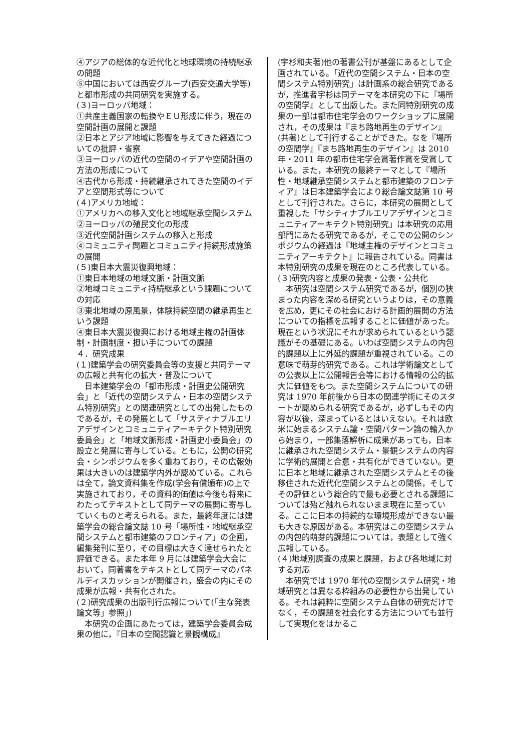④アジアの総体的な近代化と地球環境の持続継承の問題
⑤中国においては西安グループ(西安交通大学等)と都市形成の共同研究を実施する。
(３)ヨーロッパ地域：
①共産主義国家の転換やＥＵ形成に伴う，現在の空間計画の展開と課題
②日本とアジア地域に影響を与えてきた経過についての批評・省察
③ヨーロッパの近代の空間のイデアや空間計画の方法の形成について
④古代から形成・持続継承されてきた空間のイデアと空間形式等について
(４)アメリカ地域：
①アメリカへの移入文化と地域継承空間システム
②ヨーロッパの殖民文化の形成
③近代空間計画システムの移入と形成
④コミュニティ問題とコミュニティ持続形成施策の展開
(５)東日本大震災復興地域：
①東日本地域の地域文脈・計画文脈
②地域コミュニティ持続継承という課題についての対応
③東北地域の原風景，体験持続空間の継承再生という課題
④東日本大震災復興における地域主権の計画体制・計画制度・担い手についての課題
４．研究成果
(１)建築学会の研究委員会等の支援と共同テーマの広報と共有化の拡大・普及について
日本建築学会の「都市形成・計画史公開研究会」と「近代の空間システム・日本の空間システム特別研究」との関連研究としての出発したものであるが，その発展として「サスティナブルエリアデザインとコミュニティアーキテクト特別研究委員会」と「地域文脈形成・計画史小委員会」の設立と発展に寄与している。ともに，公開の研究会・シンポジウムを多く重ねており，その広報効果は大きいのは建築学内外が認めている。これらは全て，論文資料集を作成(学会有償頒布)の上で実施されており，その資料的価値は今後も将来にわたってテキストとして同テーマの展開に寄与していくものと考えられる。また，最終年度には建築学会の総合論文誌 10 号「場所性・地域継承空間システムと都市建築のフロンティア」の企画，編集発刊に至り，その目標は大きく達せられたと評価できる。また本年 9 月には建築学会大会において，同著書をテキストとして同テーマのパネルディスカッションが開催され，盛会の内にその成果が広報・共有化された。
(２)研究成果の出版刊行広報について(「主な発表論文等」参照」)
本研究の企画にあたっては，建築学会委員会成果の他に，『日本の空間認識と景観構成』
(宇杉和夫著)他の著書公刊が基盤にあるとして企画されている。「近代の空間システム・日本の空間システム特別研究」は計画系の総合研究であるが，推進者宇杉は同テーマを本研究の下に『場所の空間学』として出版した。また同特別研究の成果の一部は都市住宅学会のワークショップに展開され，その成果は『まち路地再生のデザイン』(共著)として刊行することができた。なを『場所の空間学』『まち路地再生のデザイン』は 2010 年・2011 年の都市住宅学会賞著作賞を受賞している。また，本研究の最終テーマとして『場所性・地域継承空間システムと都市建築のフロンティア』は日本建築学会により総合論文誌第 10 号として刊行された。さらに，本研究の展開として重視した「サシティナブルエリアデザインとコミュニティアーキテクト特別研究」は本研究の応用部門にあたる研究であるが，そこでの公開のシンポジウムの経過は『地域主権のデザインとコミュニティアーキテクト』に報告されている。同書は本特別研究の成果を現在のところ代表している。
(３)研究内容と成果の発表・公表・公共化
本研究は空間システム研究であるが，個別の狭まった内容を深める研究というよりは，その意義を広め，更にその社会における計画的展開の方法についての指標を広報することに価値があった。現在という状況にそれが求められているという認識がその基礎にある。いわば空間システムの内包的課題以上に外延的課題が重視されている。この意味で萌芽的研究である。これは学術論文としての公表以上に公開報告会等における情報の公的拡大に価値をもつ。また空間システムについての研究は 1970 年前後から日本の関連学術にそのスタートが認められる研究であるが，必ずしもその内容が以後，深まっているとはいえない。それは欧米に始まるシステム論・空間パターン論の輸入から始まり，一部集落解析に成果があっても，日本に継承された空間システム・景観システムの内容に学術的展開と合意・共有化ができていない。更に日本と地域に継承された空間システムとその後移住された近代化空間システムとの関係，そしてその評価という総合的で最も必要とされる課題については殆ど触れられないまま現在に至っている。ここに日本の持続的な環境形成ができない最も大きな原因がある。本研究はこの空間システムの内包的萌芽的課題については，表題として強く広報している。
(４)地域別調査の成果と課題，および各地域に対する対応
本研究では 1970 年代の空間システム研究・地域研究とは異なる枠組みの必要性から出発している。それは純粋に空間システム自体の研究だけでなく，その課題を社会化する方法についても並行して実現化をはかるこ